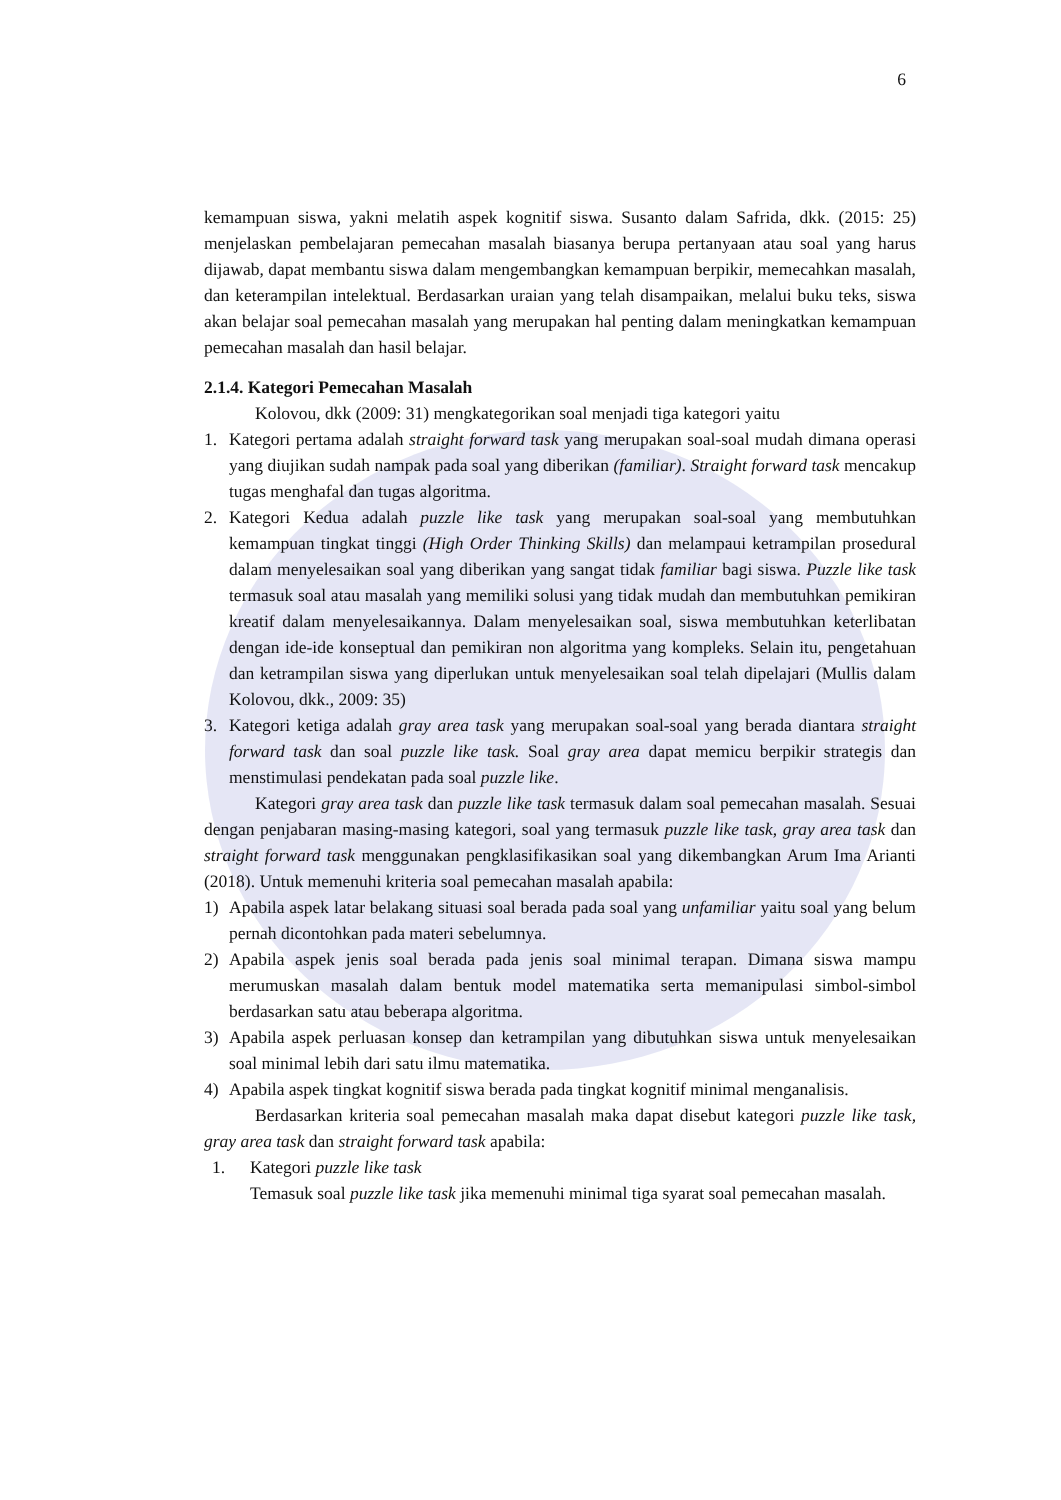6
kemampuan siswa, yakni melatih aspek kognitif siswa. Susanto dalam Safrida, dkk. (2015: 25) menjelaskan pembelajaran pemecahan masalah biasanya berupa pertanyaan atau soal yang harus dijawab, dapat membantu siswa dalam mengembangkan kemampuan berpikir, memecahkan masalah, dan keterampilan intelektual. Berdasarkan uraian yang telah disampaikan, melalui buku teks, siswa akan belajar soal pemecahan masalah yang merupakan hal penting dalam meningkatkan kemampuan pemecahan masalah dan hasil belajar.
2.1.4. Kategori Pemecahan Masalah
Kolovou, dkk (2009: 31) mengkategorikan soal menjadi tiga kategori yaitu
1. Kategori pertama adalah straight forward task yang merupakan soal-soal mudah dimana operasi yang diujikan sudah nampak pada soal yang diberikan (familiar). Straight forward task mencakup tugas menghafal dan tugas algoritma.
2. Kategori Kedua adalah puzzle like task yang merupakan soal-soal yang membutuhkan kemampuan tingkat tinggi (High Order Thinking Skills) dan melampaui ketrampilan prosedural dalam menyelesaikan soal yang diberikan yang sangat tidak familiar bagi siswa. Puzzle like task termasuk soal atau masalah yang memiliki solusi yang tidak mudah dan membutuhkan pemikiran kreatif dalam menyelesaikannya. Dalam menyelesaikan soal, siswa membutuhkan keterlibatan dengan ide-ide konseptual dan pemikiran non algoritma yang kompleks. Selain itu, pengetahuan dan ketrampilan siswa yang diperlukan untuk menyelesaikan soal telah dipelajari (Mullis dalam Kolovou, dkk., 2009: 35)
3. Kategori ketiga adalah gray area task yang merupakan soal-soal yang berada diantara straight forward task dan soal puzzle like task. Soal gray area dapat memicu berpikir strategis dan menstimulasi pendekatan pada soal puzzle like.
Kategori gray area task dan puzzle like task termasuk dalam soal pemecahan masalah. Sesuai dengan penjabaran masing-masing kategori, soal yang termasuk puzzle like task, gray area task dan straight forward task menggunakan pengklasifikasikan soal yang dikembangkan Arum Ima Arianti (2018). Untuk memenuhi kriteria soal pemecahan masalah apabila:
1) Apabila aspek latar belakang situasi soal berada pada soal yang unfamiliar yaitu soal yang belum pernah dicontohkan pada materi sebelumnya.
2) Apabila aspek jenis soal berada pada jenis soal minimal terapan. Dimana siswa mampu merumuskan masalah dalam bentuk model matematika serta memanipulasi simbol-simbol berdasarkan satu atau beberapa algoritma.
3) Apabila aspek perluasan konsep dan ketrampilan yang dibutuhkan siswa untuk menyelesaikan soal minimal lebih dari satu ilmu matematika.
4) Apabila aspek tingkat kognitif siswa berada pada tingkat kognitif minimal menganalisis.
Berdasarkan kriteria soal pemecahan masalah maka dapat disebut kategori puzzle like task, gray area task dan straight forward task apabila:
1. Kategori puzzle like task
Temasuk soal puzzle like task jika memenuhi minimal tiga syarat soal pemecahan masalah.